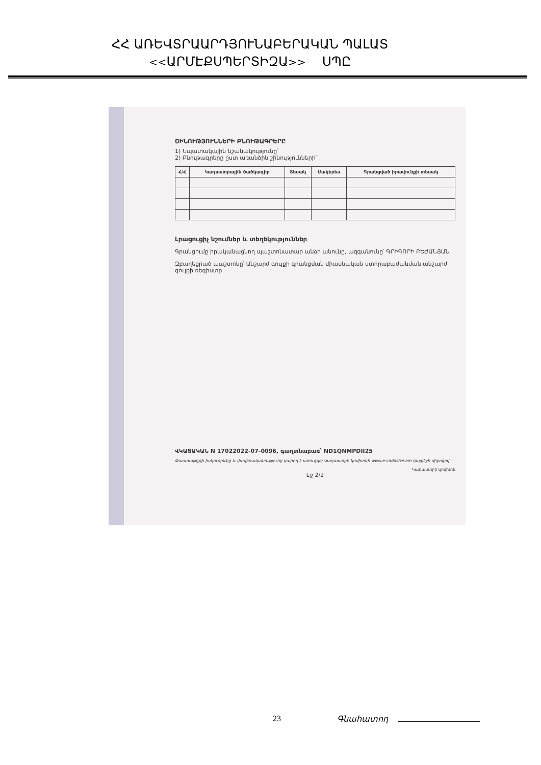ՀՀ ԱՌԵՎՏՐԱԱՐԴՅՈՒՆԱԲԵՐԱԿԱՆ ՊԱԼԱՏ
<<ԱՐՄԷՔՍՊԵՐՏԻԶԱ>> ՍՊԸ
ՇԻՆՈՒԹՅՈՒՆՆԵՐԻ ԲՆՈՒԹԱԳՐԵՐԸ
1) Նպատակային նշանակությունը՝
2) Բնութագրերը ըստ առանձին շինությունների՝
| Հ/Հ | Կադաստրային ծածկագիր | Տեսակ | Մակերես | Գրանցված իրավունքի տեսակ |
| --- | --- | --- | --- | --- |
Լրացուցիչ նշումներ և տեղեկություններ
Գրանցումը իրականացնող պաշտոնատար անձի անունը, ազգանունը՝ ԳՐԻԳՈՐԻ ԲԵԺԱՆՅԱՆ
Զբաղեցրած պաշտոնը՝ Անշարժ գույքի գրանցման միասնական ստորաբաժանման անշարժ գույքի ռեգիստր
ՎԿԱՅԱԿԱՆ N 17022022-07-0096, գաղտնաբառ՝ ND1QNMPDII25
Փաստաթղթի իսկությունը և վավերականությունը կարող է ստուգվել Կադաստրի կոմիտեի www.e-cadastre.am կայքէջի միջոցով
Կադաստրի կոմիտե
Էջ 2/2
23 Գնահատող